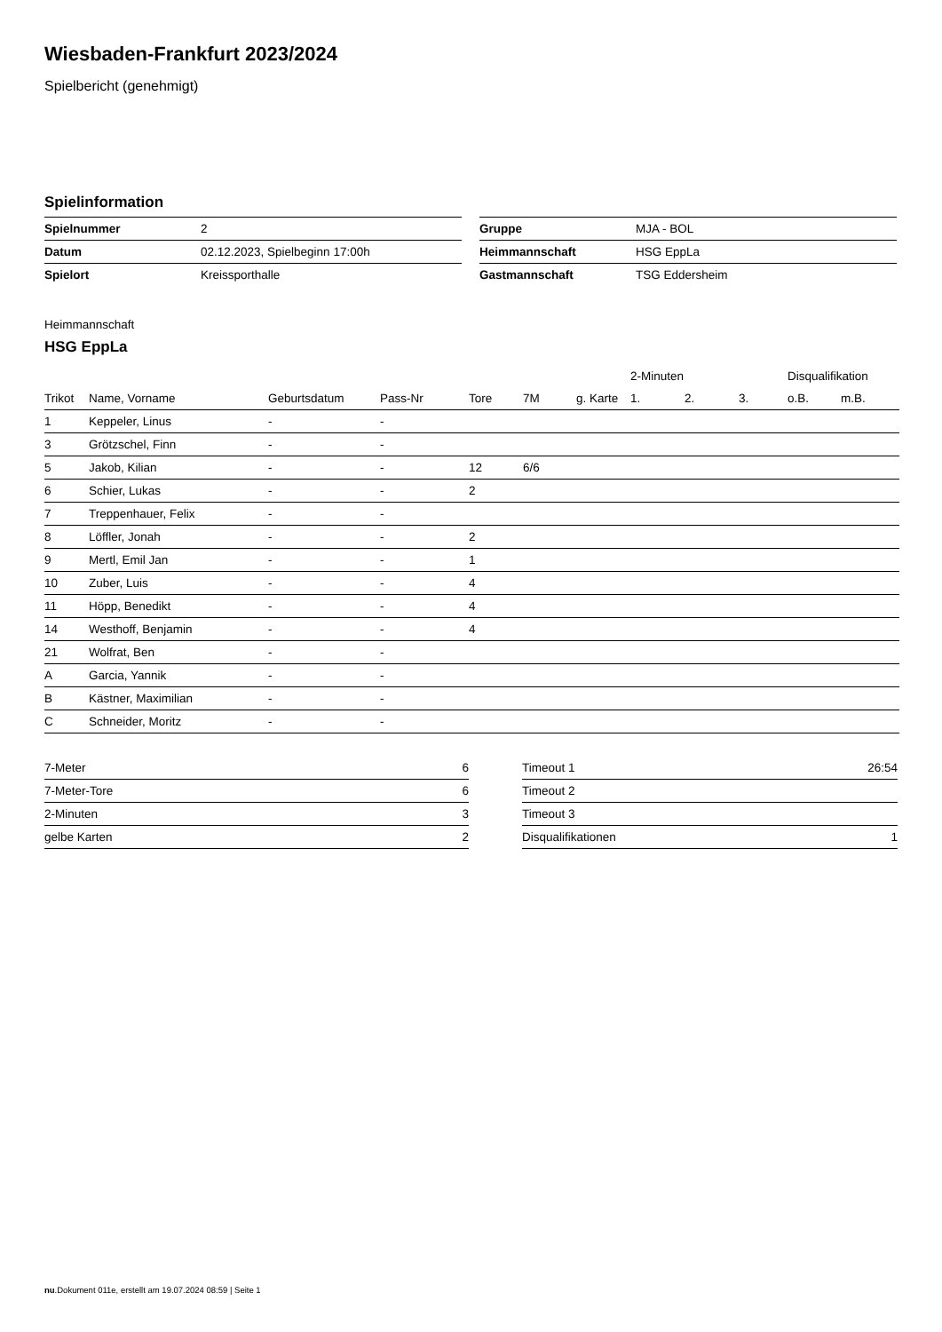Wiesbaden-Frankfurt 2023/2024
Spielbericht (genehmigt)
Spielinformation
| Spielnummer | 2 |
| Datum | 02.12.2023, Spielbeginn 17:00h |
| Spielort | Kreissporthalle |
| Gruppe | MJA - BOL |
| Heimmannschaft | HSG EppLa |
| Gastmannschaft | TSG Eddersheim |
Heimmannschaft
HSG EppLa
| | | | | | | | 2-Minuten | | | Disqualifikation | |
| --- | --- | --- | --- | --- | --- | --- | --- | --- | --- | --- | --- |
| Trikot | Name, Vorname | Geburtsdatum | Pass-Nr | Tore | 7M | g. Karte | 1. | 2. | 3. | o.B. | m.B. |
| 1 | Keppeler, Linus | - | - | | | | | | | | |
| 3 | Grötzschel, Finn | - | - | | | | | | | | |
| 5 | Jakob, Kilian | - | - | 12 | 6/6 | | | | | | |
| 6 | Schier, Lukas | - | - | 2 | | | | | | | |
| 7 | Treppenhauer, Felix | - | - | | | | | | | | |
| 8 | Löffler, Jonah | - | - | 2 | | | | | | | |
| 9 | Mertl, Emil Jan | - | - | 1 | | | | | | | |
| 10 | Zuber, Luis | - | - | 4 | | | | | | | |
| 11 | Höpp, Benedikt | - | - | 4 | | | | | | | |
| 14 | Westhoff, Benjamin | - | - | 4 | | | | | | | |
| 21 | Wolfrat, Ben | - | - | | | | | | | | |
| A | Garcia, Yannik | - | - | | | | | | | | |
| B | Kästner, Maximilian | - | - | | | | | | | | |
| C | Schneider, Moritz | - | - | | | | | | | | |
| 7-Meter | 6 |
| 7-Meter-Tore | 6 |
| 2-Minuten | 3 |
| gelbe Karten | 2 |
| Timeout 1 | 26:54 |
| Timeout 2 | |
| Timeout 3 | |
| Disqualifikationen | 1 |
nu.Dokument 011e, erstellt am 19.07.2024 08:59 | Seite 1